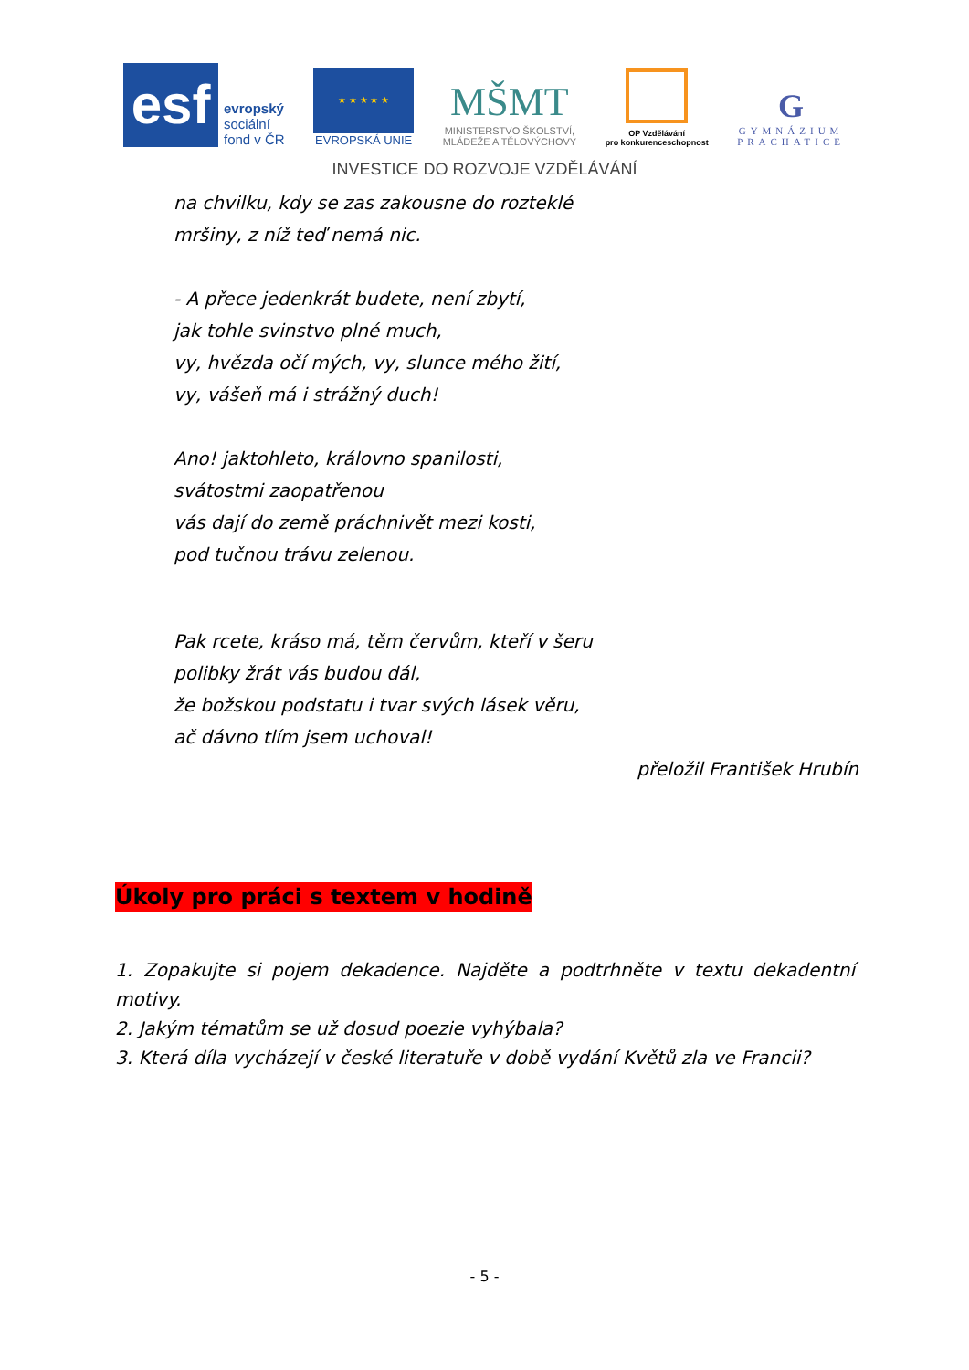esf
evropský
sociální
fond v ČR
★ ★ ★ ★ ★
EVROPSKÁ UNIE
MŠMT
MINISTERSTVO ŠKOLSTVÍ,
MLÁDEŽE A TĚLOVÝCHOVY
OP Vzdělávání
pro konkurenceschopnost
G
GYMNÁZIUM
PRACHATICE
INVESTICE DO ROZVOJE VZDĚLÁVÁNÍ
na chvilku, kdy se zas zakousne do roztеklé
mršiny, z níž teď nemá nic.
- A přece jedenkrát budete, není zbytí,
jak tohle svinstvo plné much,
vy, hvězda očí mých, vy, slunce mého žití,
vy, vášeň má i strážný duch!
Ano! jaktohleto, královno spanilosti,
svátostmi zaopatřenou
vás dají do země práchnivět mezi kosti,
pod tučnou trávu zelenou.
Pak rcete, kráso má, těm červům, kteří v šeru
polibky žrát vás budou dál,
že božskou podstatu i tvar svých lásek věru,
ač dávno tlím jsem uchoval!
přeložil František Hrubín
Úkoly pro práci s textem v hodině
1. Zopakujte si pojem dekadence. Najděte a podtrhněte v textu dekadentní motivy.
2. Jakým tématům se už dosud poezie vyhýbala?
3. Která díla vycházejí v české literatuře v době vydání Květů zla ve Francii?
- 5 -